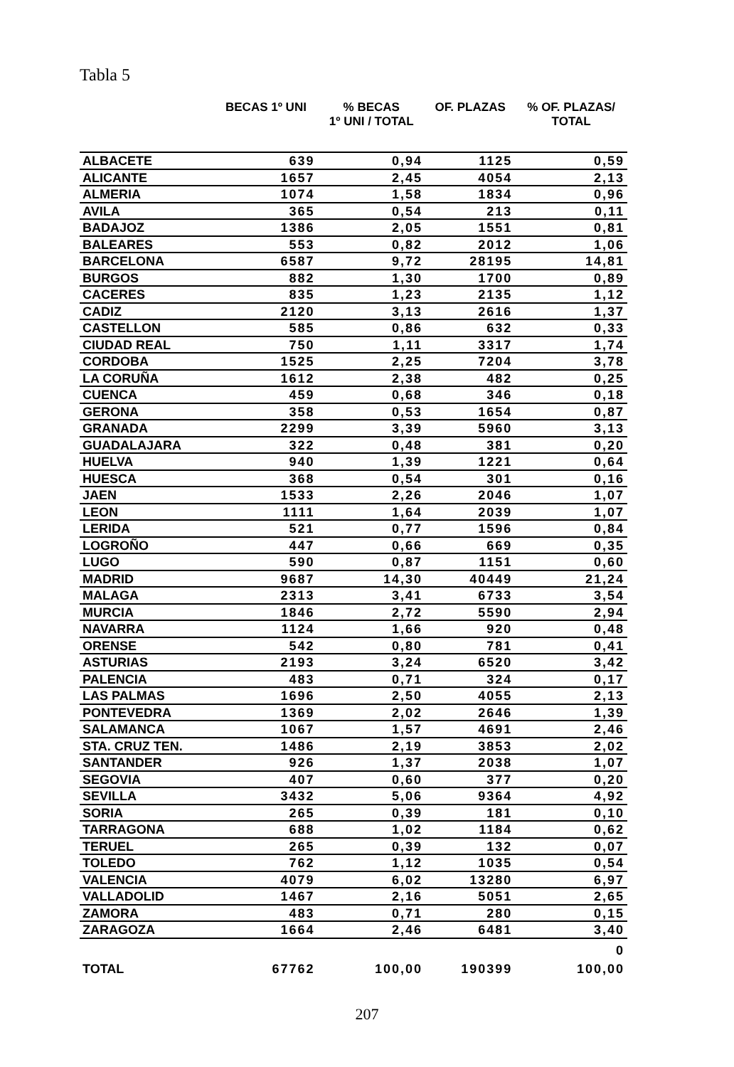Tabla 5
| | BECAS 1º UNI | % BECAS 1º UNI / TOTAL | OF. PLAZAS | % OF. PLAZAS/ TOTAL |
| --- | --- | --- | --- | --- |
| ALBACETE | 639 | 0,94 | 1125 | 0,59 |
| ALICANTE | 1657 | 2,45 | 4054 | 2,13 |
| ALMERIA | 1074 | 1,58 | 1834 | 0,96 |
| AVILA | 365 | 0,54 | 213 | 0,11 |
| BADAJOZ | 1386 | 2,05 | 1551 | 0,81 |
| BALEARES | 553 | 0,82 | 2012 | 1,06 |
| BARCELONA | 6587 | 9,72 | 28195 | 14,81 |
| BURGOS | 882 | 1,30 | 1700 | 0,89 |
| CACERES | 835 | 1,23 | 2135 | 1,12 |
| CADIZ | 2120 | 3,13 | 2616 | 1,37 |
| CASTELLON | 585 | 0,86 | 632 | 0,33 |
| CIUDAD REAL | 750 | 1,11 | 3317 | 1,74 |
| CORDOBA | 1525 | 2,25 | 7204 | 3,78 |
| LA CORUÑA | 1612 | 2,38 | 482 | 0,25 |
| CUENCA | 459 | 0,68 | 346 | 0,18 |
| GERONA | 358 | 0,53 | 1654 | 0,87 |
| GRANADA | 2299 | 3,39 | 5960 | 3,13 |
| GUADALAJARA | 322 | 0,48 | 381 | 0,20 |
| HUELVA | 940 | 1,39 | 1221 | 0,64 |
| HUESCA | 368 | 0,54 | 301 | 0,16 |
| JAEN | 1533 | 2,26 | 2046 | 1,07 |
| LEON | 1111 | 1,64 | 2039 | 1,07 |
| LERIDA | 521 | 0,77 | 1596 | 0,84 |
| LOGROÑO | 447 | 0,66 | 669 | 0,35 |
| LUGO | 590 | 0,87 | 1151 | 0,60 |
| MADRID | 9687 | 14,30 | 40449 | 21,24 |
| MALAGA | 2313 | 3,41 | 6733 | 3,54 |
| MURCIA | 1846 | 2,72 | 5590 | 2,94 |
| NAVARRA | 1124 | 1,66 | 920 | 0,48 |
| ORENSE | 542 | 0,80 | 781 | 0,41 |
| ASTURIAS | 2193 | 3,24 | 6520 | 3,42 |
| PALENCIA | 483 | 0,71 | 324 | 0,17 |
| LAS PALMAS | 1696 | 2,50 | 4055 | 2,13 |
| PONTEVEDRA | 1369 | 2,02 | 2646 | 1,39 |
| SALAMANCA | 1067 | 1,57 | 4691 | 2,46 |
| STA. CRUZ TEN. | 1486 | 2,19 | 3853 | 2,02 |
| SANTANDER | 926 | 1,37 | 2038 | 1,07 |
| SEGOVIA | 407 | 0,60 | 377 | 0,20 |
| SEVILLA | 3432 | 5,06 | 9364 | 4,92 |
| SORIA | 265 | 0,39 | 181 | 0,10 |
| TARRAGONA | 688 | 1,02 | 1184 | 0,62 |
| TERUEL | 265 | 0,39 | 132 | 0,07 |
| TOLEDO | 762 | 1,12 | 1035 | 0,54 |
| VALENCIA | 4079 | 6,02 | 13280 | 6,97 |
| VALLADOLID | 1467 | 2,16 | 5051 | 2,65 |
| ZAMORA | 483 | 0,71 | 280 | 0,15 |
| ZARAGOZA | 1664 | 2,46 | 6481 | 3,40 |
| | | | | 0 |
| TOTAL | 67762 | 100,00 | 190399 | 100,00 |
207